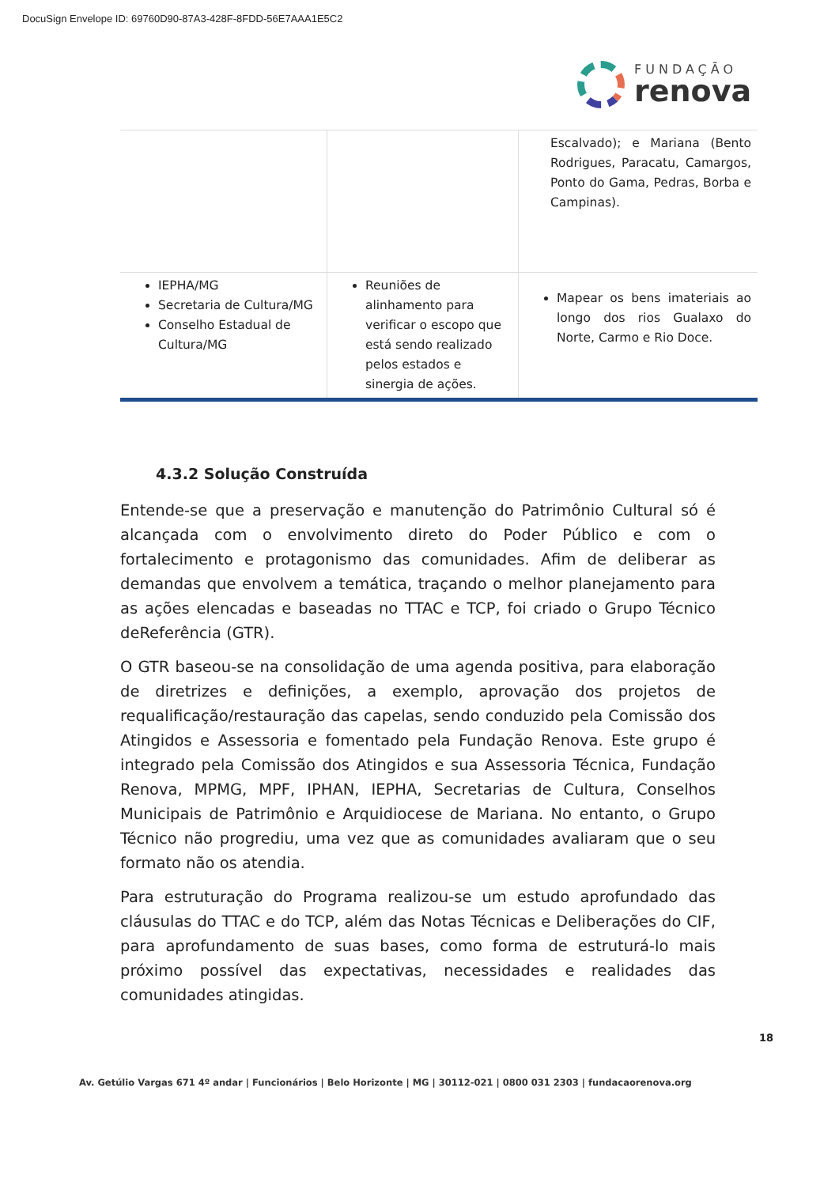DocuSign Envelope ID: 69760D90-87A3-428F-8FDD-56E7AAA1E5C2
FUNDAÇÃO
renova
| | | Escalvado); e Mariana (Bento Rodrigues, Paracatu, Camargos, Ponto do Gama, Pedras, Borba e Campinas). |
| IEPHA/MG Secretaria de Cultura/MG Conselho Estadual de Cultura/MG | Reuniões de alinhamento para verificar o escopo que está sendo realizado pelos estados e sinergia de ações. | Mapear os bens imateriais ao longo dos rios Gualaxo do Norte, Carmo e Rio Doce. |
4.3.2 Solução Construída
Entende-se que a preservação e manutenção do Patrimônio Cultural só é alcançada com o envolvimento direto do Poder Público e com o fortalecimento e protagonismo das comunidades. Afim de deliberar as demandas que envolvem a temática, traçando o melhor planejamento para as ações elencadas e baseadas no TTAC e TCP, foi criado o Grupo Técnico deReferência (GTR).
O GTR baseou-se na consolidação de uma agenda positiva, para elaboração de diretrizes e definições, a exemplo, aprovação dos projetos de requalificação/restauração das capelas, sendo conduzido pela Comissão dos Atingidos e Assessoria e fomentado pela Fundação Renova. Este grupo é integrado pela Comissão dos Atingidos e sua Assessoria Técnica, Fundação Renova, MPMG, MPF, IPHAN, IEPHA, Secretarias de Cultura, Conselhos Municipais de Patrimônio e Arquidiocese de Mariana. No entanto, o Grupo Técnico não progrediu, uma vez que as comunidades avaliaram que o seu formato não os atendia.
Para estruturação do Programa realizou-se um estudo aprofundado das cláusulas do TTAC e do TCP, além das Notas Técnicas e Deliberações do CIF, para aprofundamento de suas bases, como forma de estruturá-lo mais próximo possível das expectativas, necessidades e realidades das comunidades atingidas.
18
Av. Getúlio Vargas 671 4º andar | Funcionários | Belo Horizonte | MG | 30112-021 | 0800 031 2303 | fundacaorenova.org